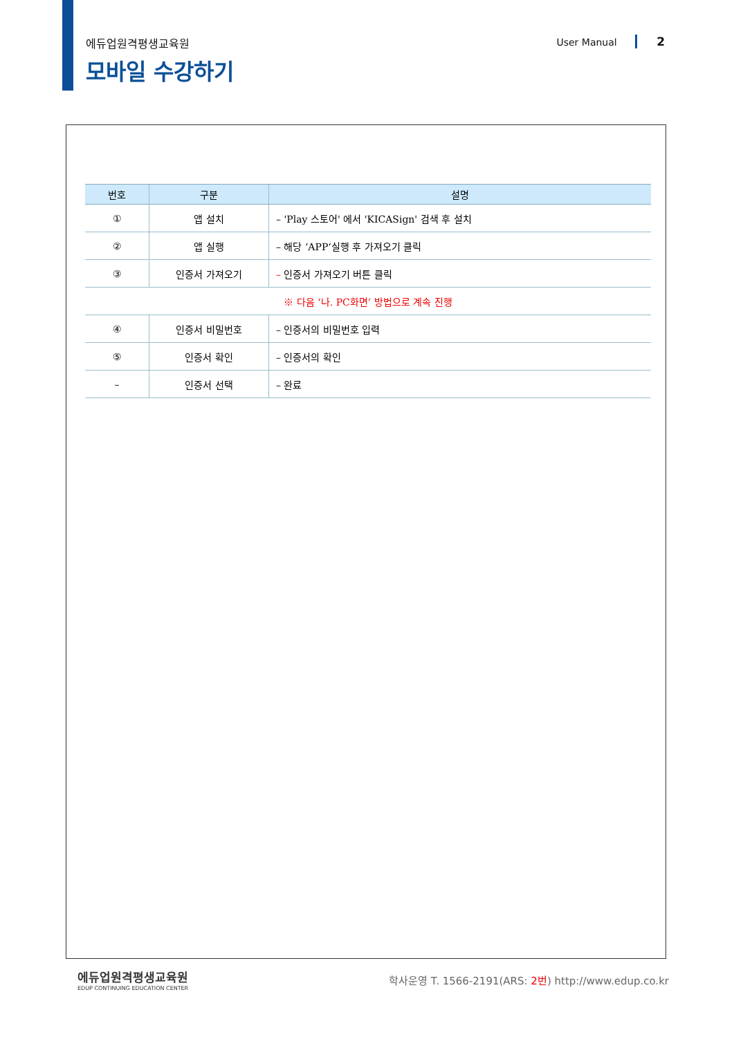에듀업원격평생교육원 User Manual 2
모바일 수강하기
| 번호 | 구분 | 설명 |
| --- | --- | --- |
| ① | 앱 설치 | – 'Play 스토어' 에서 'KICASign' 검색 후 설치 |
| ② | 앱 실행 | – 해당 ‘APP‘실행 후 가져오기 클릭 |
| ③ | 인증서 가져오기 | – 인증서 가져오기 버튼 클릭 |
| ※ 다음 ‘나. PC화면’ 방법으로 계속 진행 | | |
| ④ | 인증서 비밀번호 | – 인증서의 비밀번호 입력 |
| ⑤ | 인증서 확인 | – 인증서의 확인 |
| – | 인증서 선택 | – 완료 |
에듀업원격평생교육원
EDUP CONTINUING EDUCATION CENTER
학사운영 T. 1566-2191(ARS: 2번) http://www.edup.co.kr